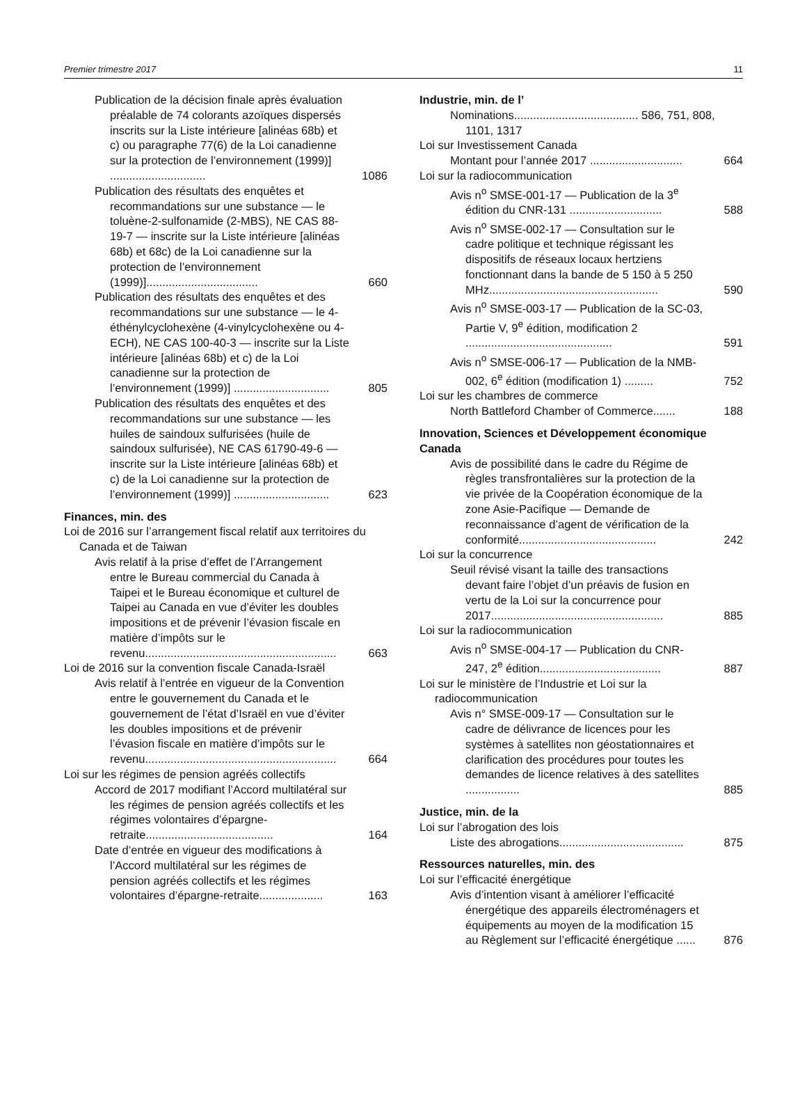Premier trimestre 2017 11
Publication de la décision finale après évaluation préalable de 74 colorants azoïques dispersés inscrits sur la Liste intérieure [alinéas 68b) et c) ou paragraphe 77(6) de la Loi canadienne sur la protection de l’environnement (1999)] ..............................
1086
Publication des résultats des enquêtes et recommandations sur une substance — le toluène-2-sulfonamide (2-MBS), NE CAS 88-19-7 — inscrite sur la Liste intérieure [alinéas 68b) et 68c) de la Loi canadienne sur la protection de l’environnement (1999)]...................................
660
Publication des résultats des enquêtes et des recommandations sur une substance — le 4-éthénylcyclohexène (4-vinylcyclohexène ou 4-ECH), NE CAS 100-40-3 — inscrite sur la Liste intérieure [alinéas 68b) et c) de la Loi canadienne sur la protection de l’environnement (1999)] ..............................
805
Publication des résultats des enquêtes et des recommandations sur une substance — les huiles de saindoux sulfurisées (huile de saindoux sulfurisée), NE CAS 61790-49-6 — inscrite sur la Liste intérieure [alinéas 68b) et c) de la Loi canadienne sur la protection de l’environnement (1999)] ..............................
623
Finances, min. des
Loi de 2016 sur l’arrangement fiscal relatif aux territoires du Canada et de Taiwan
Avis relatif à la prise d’effet de l’Arrangement entre le Bureau commercial du Canada à Taipei et le Bureau économique et culturel de Taipei au Canada en vue d’éviter les doubles impositions et de prévenir l’évasion fiscale en matière d’impôts sur le revenu............................................................
663
Loi de 2016 sur la convention fiscale Canada-Israël
Avis relatif à l’entrée en vigueur de la Convention entre le gouvernement du Canada et le gouvernement de l’état d’Israël en vue d’éviter les doubles impositions et de prévenir l’évasion fiscale en matière d’impôts sur le revenu............................................................
664
Loi sur les régimes de pension agréés collectifs
Accord de 2017 modifiant l’Accord multilatéral sur les régimes de pension agréés collectifs et les régimes volontaires d’épargne-retraite........................................
164
Date d’entrée en vigueur des modifications à l’Accord multilatéral sur les régimes de pension agréés collectifs et les régimes volontaires d’épargne-retraite....................
163
Industrie, min. de l’
Nominations....................................... 586, 751, 808, 1101, 1317
Loi sur Investissement Canada
Montant pour l’année 2017 .............................
664
Loi sur la radiocommunication
Avis n<sup>o</sup> SMSE-001-17 — Publication de la 3<sup>e</sup> édition du CNR-131 .............................
588
Avis n<sup>o</sup> SMSE-002-17 — Consultation sur le cadre politique et technique régissant les dispositifs de réseaux locaux hertziens fonctionnant dans la bande de 5 150 à 5 250 MHz.....................................................
590
Avis n<sup>o</sup> SMSE-003-17 — Publication de la SC-03, Partie V, 9<sup>e</sup> édition, modification 2 ..............................................
591
Avis n<sup>o</sup> SMSE-006-17 — Publication de la NMB-002, 6<sup>e</sup> édition (modification 1) .........
752
Loi sur les chambres de commerce
North Battleford Chamber of Commerce.......
188
Innovation, Sciences et Développement économique Canada
Avis de possibilité dans le cadre du Régime de règles transfrontalières sur la protection de la vie privée de la Coopération économique de la zone Asie-Pacifique — Demande de reconnaissance d’agent de vérification de la conformité...........................................
242
Loi sur la concurrence
Seuil révisé visant la taille des transactions devant faire l’objet d’un préavis de fusion en vertu de la Loi sur la concurrence pour 2017......................................................
885
Loi sur la radiocommunication
Avis n<sup>o</sup> SMSE-004-17 — Publication du CNR-247, 2<sup>e</sup> édition......................................
887
Loi sur le ministère de l’Industrie et Loi sur la radiocommunication
Avis n° SMSE-009-17 — Consultation sur le cadre de délivrance de licences pour les systèmes à satellites non géostationnaires et clarification des procédures pour toutes les demandes de licence relatives à des satellites .................
885
Justice, min. de la
Loi sur l’abrogation des lois
Liste des abrogations.......................................
875
Ressources naturelles, min. des
Loi sur l’efficacité énergétique
Avis d’intention visant à améliorer l’efficacité énergétique des appareils électroménagers et équipements au moyen de la modification 15 au Règlement sur l’efficacité énergétique ......
876